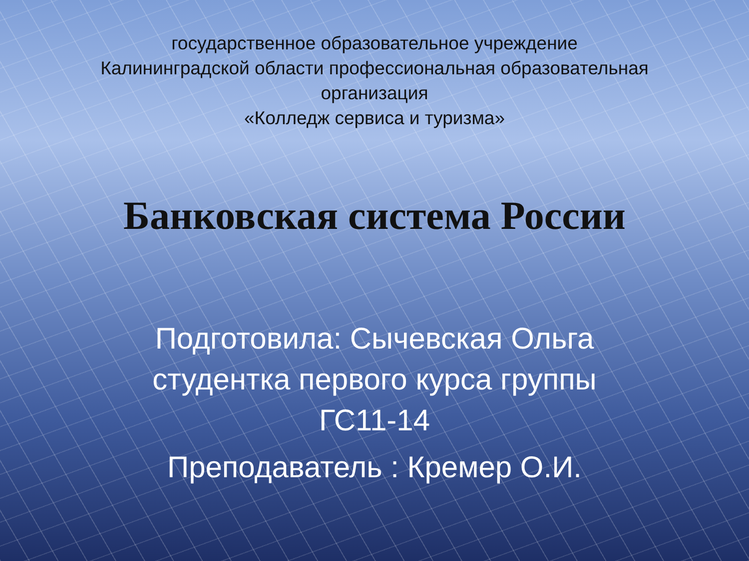государственное образовательное учреждение
Калининградской области профессиональная образовательная
организация
«Колледж сервиса и туризма»
Банковская система России
Подготовила: Сычевская Ольга
студентка первого курса группы
ГС11-14
Преподаватель : Кремер О.И.